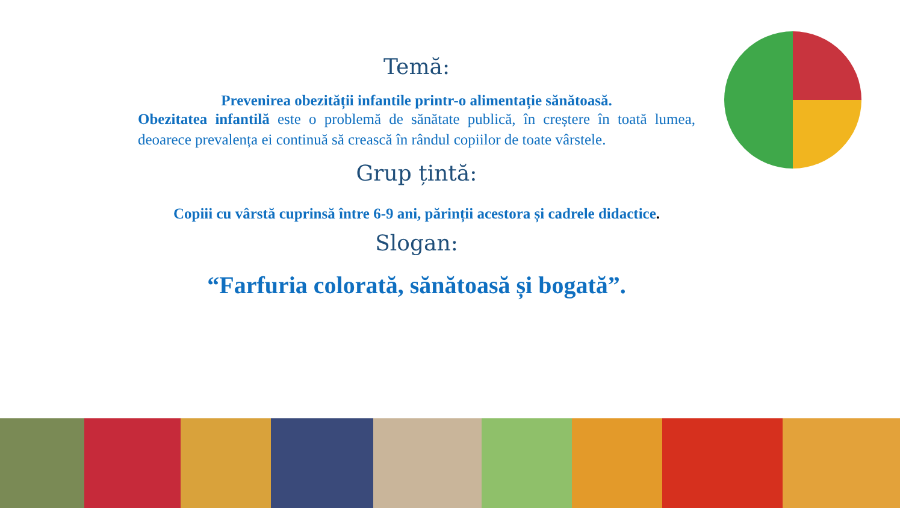Temă:
Prevenirea obezității infantile printr-o alimentație sănătoasă.
Obezitatea infantilă este o problemă de sănătate publică, în creștere în toată lumea, deoarece prevalența ei continuă să crească în rândul copiilor de toate vârstele.
Grup țintă:
Copiii cu vârstă cuprinsă între 6-9 ani, părinții acestora și cadrele didactice.
Slogan:
“Farfuria colorată, sănătoasă și bogată”.